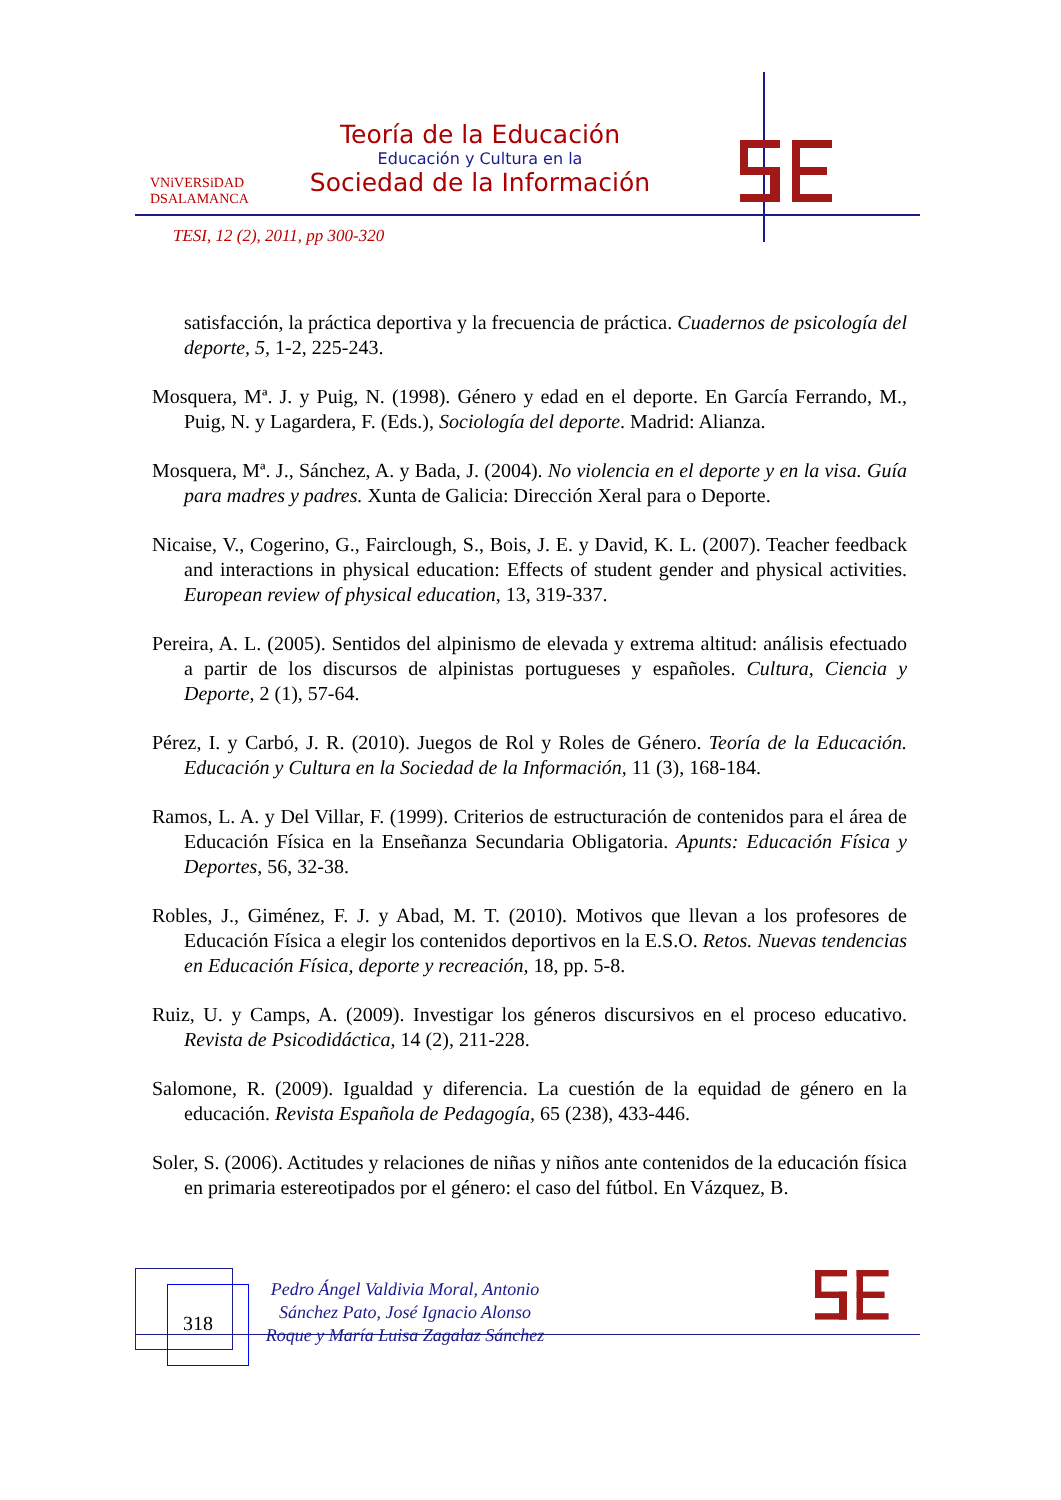VNiVERSiDAD
DSALAMANCA
Teoría de la Educación
Educación y Cultura en la
Sociedad de la Información
TESI, 12 (2), 2011, pp 300-320
satisfacción, la práctica deportiva y la frecuencia de práctica. Cuadernos de psicología del deporte, 5, 1-2, 225-243.
Mosquera, Mª. J. y Puig, N. (1998). Género y edad en el deporte. En García Ferrando, M., Puig, N. y Lagardera, F. (Eds.), Sociología del deporte. Madrid: Alianza.
Mosquera, Mª. J., Sánchez, A. y Bada, J. (2004). No violencia en el deporte y en la visa. Guía para madres y padres. Xunta de Galicia: Dirección Xeral para o Deporte.
Nicaise, V., Cogerino, G., Fairclough, S., Bois, J. E. y David, K. L. (2007). Teacher feedback and interactions in physical education: Effects of student gender and physical activities. European review of physical education, 13, 319-337.
Pereira, A. L. (2005). Sentidos del alpinismo de elevada y extrema altitud: análisis efectuado a partir de los discursos de alpinistas portugueses y españoles. Cultura, Ciencia y Deporte, 2 (1), 57-64.
Pérez, I. y Carbó, J. R. (2010). Juegos de Rol y Roles de Género. Teoría de la Educación. Educación y Cultura en la Sociedad de la Información, 11 (3), 168-184.
Ramos, L. A. y Del Villar, F. (1999). Criterios de estructuración de contenidos para el área de Educación Física en la Enseñanza Secundaria Obligatoria. Apunts: Educación Física y Deportes, 56, 32-38.
Robles, J., Giménez, F. J. y Abad, M. T. (2010). Motivos que llevan a los profesores de Educación Física a elegir los contenidos deportivos en la E.S.O. Retos. Nuevas tendencias en Educación Física, deporte y recreación, 18, pp. 5-8.
Ruiz, U. y Camps, A. (2009). Investigar los géneros discursivos en el proceso educativo. Revista de Psicodidáctica, 14 (2), 211-228.
Salomone, R. (2009). Igualdad y diferencia. La cuestión de la equidad de género en la educación. Revista Española de Pedagogía, 65 (238), 433-446.
Soler, S. (2006). Actitudes y relaciones de niñas y niños ante contenidos de la educación física en primaria estereotipados por el género: el caso del fútbol. En Vázquez, B.
318
Pedro Ángel Valdivia Moral, Antonio Sánchez Pato, José Ignacio Alonso Roque y María Luisa Zagalaz Sánchez